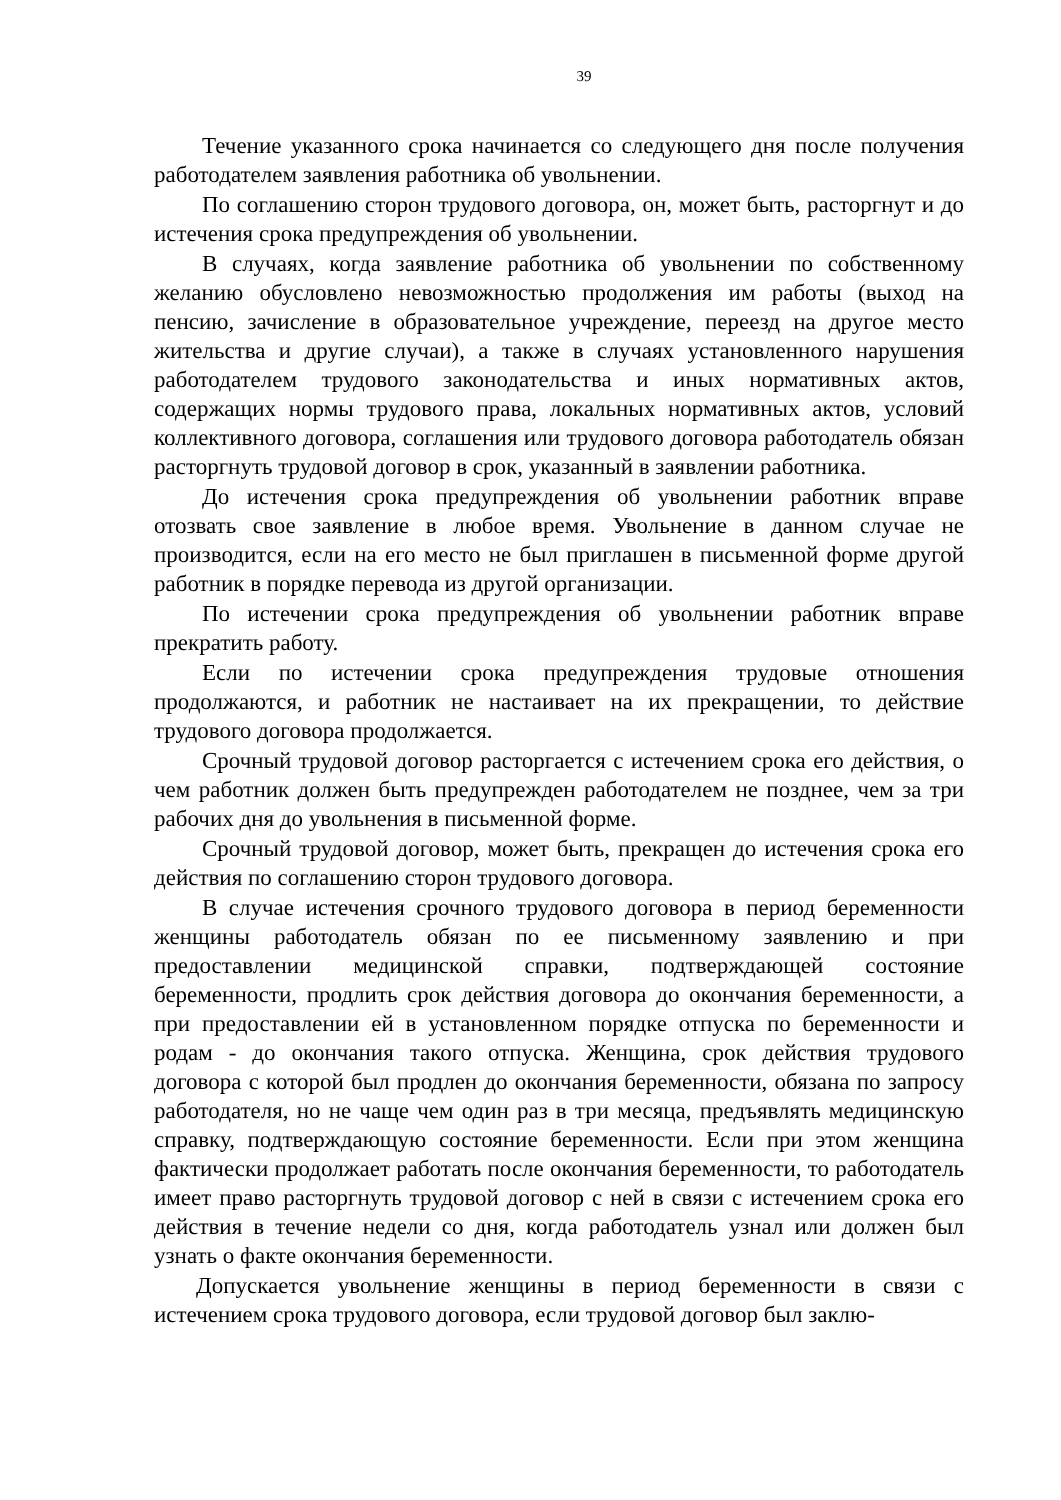39
Течение указанного срока начинается со следующего дня после получения работодателем заявления работника об увольнении.
По соглашению сторон трудового договора, он, может быть, расторгнут и до истечения срока предупреждения об увольнении.
В случаях, когда заявление работника об увольнении по собственному желанию обусловлено невозможностью продолжения им работы (выход на пенсию, зачисление в образовательное учреждение, переезд на другое место жительства и другие случаи), а также в случаях установленного нарушения работодателем трудового законодательства и иных нормативных актов, содержащих нормы трудового права, локальных нормативных актов, условий коллективного договора, соглашения или трудового договора работодатель обязан расторгнуть трудовой договор в срок, указанный в заявлении работника.
До истечения срока предупреждения об увольнении работник вправе отозвать свое заявление в любое время. Увольнение в данном случае не производится, если на его место не был приглашен в письменной форме другой работник в порядке перевода из другой организации.
По истечении срока предупреждения об увольнении работник вправе прекратить работу.
Если по истечении срока предупреждения трудовые отношения продолжаются, и работник не настаивает на их прекращении, то действие трудового договора продолжается.
Срочный трудовой договор расторгается с истечением срока его действия, о чем работник должен быть предупрежден работодателем не позднее, чем за три рабочих дня до увольнения в письменной форме.
Срочный трудовой договор, может быть, прекращен до истечения срока его действия по соглашению сторон трудового договора.
В случае истечения срочного трудового договора в период беременности женщины работодатель обязан по ее письменному заявлению и при предоставлении медицинской справки, подтверждающей состояние беременности, продлить срок действия договора до окончания беременности, а при предоставлении ей в установленном порядке отпуска по беременности и родам - до окончания такого отпуска. Женщина, срок действия трудового договора с которой был продлен до окончания беременности, обязана по запросу работодателя, но не чаще чем один раз в три месяца, предъявлять медицинскую справку, подтверждающую состояние беременности. Если при этом женщина фактически продолжает работать после окончания беременности, то работодатель имеет право расторгнуть трудовой договор с ней в связи с истечением срока его действия в течение недели со дня, когда работодатель узнал или должен был узнать о факте окончания беременности.
Допускается увольнение женщины в период беременности в связи с истечением срока трудового договора, если трудовой договор был заклю-